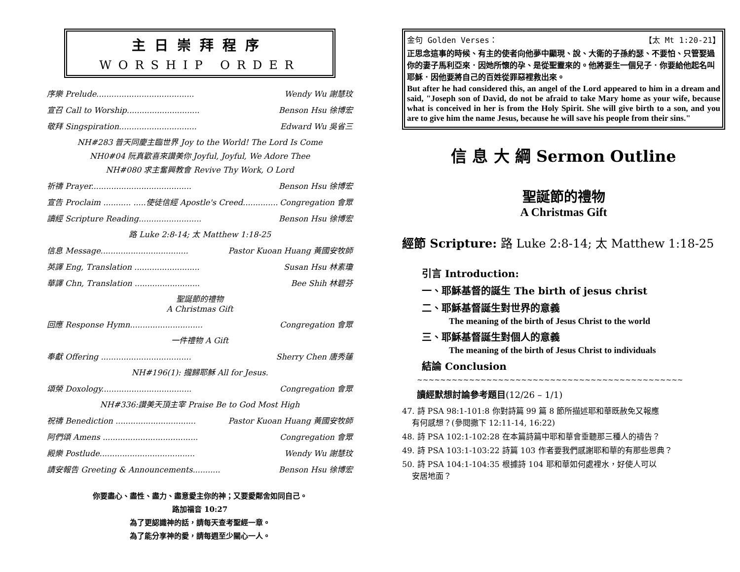主日崇拜程序
WORSHIP ORDER
序樂 Prelude....................................... Wendy Wu 謝慧玟
宣召 Call to Worship............................. Benson Hsu 徐博宏
敬拜 Singspiration............................... Edward Wu 吳省三
NH#283 普天同慶主臨世界 Joy to the World! The Lord Is Come
NH0#04 阮真歡喜來讚美你 Joyful, Joyful, We Adore Thee
NH#080 求主奮興教會 Revive Thy Work, O Lord
祈禱 Prayer........................................ Benson Hsu 徐博宏
宣告 Proclaim ........... .....使徒信經 Apostle's Creed.............. Congregation 會眾
讀經 Scripture Reading......................... Benson Hsu 徐博宏
路 Luke 2:8-14; 太 Matthew 1:18-25
信息 Message................................... Pastor Kuoan Huang 黃國安牧師
英譯 Eng, Translation .......................... Susan Hsu 林素瓊
華譯 Chn, Translation .......................... Bee Shih 林碧芬
聖誕節的禮物
A Christmas Gift
回應 Response Hymn............................. Congregation 會眾
一件禮物 A Gift
奉獻 Offering .................................... Sherry Chen 唐秀蓮
NH#196(1): 攏歸耶穌 All for Jesus.
頌榮 Doxology.................................... Congregation 會眾
NH#336:讚美天頂主宰 Praise Be to God Most High
祝禱 Benediction ................................ Pastor Kuoan Huang 黃國安牧師
阿們頌 Amens ...................................... Congregation 會眾
殿樂 Postlude...................................... Wendy Wu 謝慧玟
請安報告 Greeting & Announcements........... Benson Hsu 徐博宏
你要盡心、盡性、盡力、盡意愛主你的神；又要愛鄰舍如同自己。
路加福音 10:27
為了更認識神的話，請每天查考聖經一章。
為了能分享神的愛，請每週至少關心一人。
金句 Golden Verses： 【太 Mt 1:20-21】
正思念這事的時候、有主的使者向他夢中顯現、說、大衛的子孫約瑟、不要怕、只管娶過你的妻子馬利亞來．因她所懷的孕、是從聖靈來的。他將要生一個兒子．你要給他起名叫耶穌．因他要將自己的百姓從罪惡裡救出來。
But after he had considered this, an angel of the Lord appeared to him in a dream and said, "Joseph son of David, do not be afraid to take Mary home as your wife, because what is conceived in her is from the Holy Spirit. She will give birth to a son, and you are to give him the name Jesus, because he will save his people from their sins."
信 息 大 綱 Sermon Outline
聖誕節的禮物
A Christmas Gift
經節 Scripture: 路 Luke 2:8-14; 太 Matthew 1:18-25
引言 Introduction:
一、耶穌基督的誕生 The birth of jesus christ
二、耶穌基督誕生對世界的意義
The meaning of the birth of Jesus Christ to the world
三、耶穌基督誕生對個人的意義
The meaning of the birth of Jesus Christ to individuals
結論 Conclusion
~~~~~~~~~~~~~~~~~~~~~~~~~~~~~~~~~~~~~~~~~~~~~~
讀經默想討論參考題目(12/26 – 1/1)
47. 詩 PSA 98:1-101:8 你對詩篇 99 篇 8 節所描述耶和華既赦免又報應
有何感想？(參閱撒下 12:11-14, 16:22)
48. 詩 PSA 102:1-102:28 在本篇詩篇中耶和華會垂聽那三種人的禱告？
49. 詩 PSA 103:1-103:22 詩篇 103 作者要我們感謝耶和華的有那些恩典？
50. 詩 PSA 104:1-104:35 根據詩 104 耶和華如何處裡水，好使人可以
安居地面？